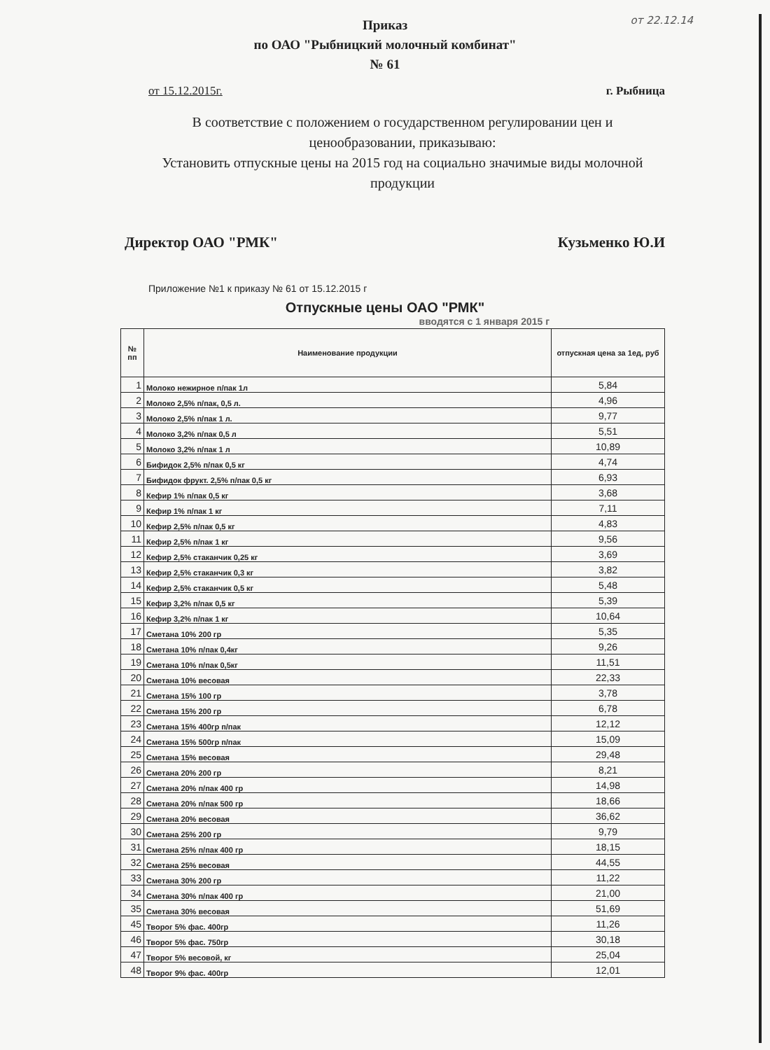от 22.12.14
Приказ
по ОАО "Рыбницкий молочный комбинат"
№ 61
от 15.12.2015г. г. Рыбница
В соответствие с положением о государственном регулировании цен и ценообразовании, приказываю:
Установить отпускные цены на 2015 год на социально значимые виды молочной продукции
Директор ОАО "РМК" Кузьменко Ю.И
Приложение №1 к приказу № 61 от 15.12.2015 г
Отпускные цены ОАО "РМК"
вводятся с 1 января 2015 г
| № пп | Наименование продукции | отпускная цена за 1ед, руб |
| --- | --- | --- |
| 1 | Молоко нежирное п/пак 1л | 5,84 |
| 2 | Молоко 2,5% п/пак, 0,5 л. | 4,96 |
| 3 | Молоко 2,5% п/пак 1 л. | 9,77 |
| 4 | Молоко 3,2% п/пак 0,5 л | 5,51 |
| 5 | Молоко 3,2% п/пак 1 л | 10,89 |
| 6 | Бифидок 2,5% п/пак 0,5 кг | 4,74 |
| 7 | Бифидок фрукт. 2,5% п/пак 0,5 кг | 6,93 |
| 8 | Кефир 1% п/пак 0,5 кг | 3,68 |
| 9 | Кефир 1% п/пак 1 кг | 7,11 |
| 10 | Кефир 2,5% п/пак 0,5 кг | 4,83 |
| 11 | Кефир 2,5% п/пак 1 кг | 9,56 |
| 12 | Кефир 2,5% стаканчик 0,25 кг | 3,69 |
| 13 | Кефир 2,5% стаканчик 0,3 кг | 3,82 |
| 14 | Кефир 2,5% стаканчик 0,5 кг | 5,48 |
| 15 | Кефир 3,2% п/пак 0,5 кг | 5,39 |
| 16 | Кефир 3,2% п/пак 1 кг | 10,64 |
| 17 | Сметана 10% 200 гр | 5,35 |
| 18 | Сметана 10% п/пак 0,4кг | 9,26 |
| 19 | Сметана 10% п/пак 0,5кг | 11,51 |
| 20 | Сметана 10% весовая | 22,33 |
| 21 | Сметана 15% 100 гр | 3,78 |
| 22 | Сметана 15% 200 гр | 6,78 |
| 23 | Сметана 15% 400гр п/пак | 12,12 |
| 24 | Сметана 15% 500гр п/пак | 15,09 |
| 25 | Сметана 15% весовая | 29,48 |
| 26 | Сметана 20% 200 гр | 8,21 |
| 27 | Сметана 20% п/пак 400 гр | 14,98 |
| 28 | Сметана 20% п/пак 500 гр | 18,66 |
| 29 | Сметана 20% весовая | 36,62 |
| 30 | Сметана 25% 200 гр | 9,79 |
| 31 | Сметана 25% п/пак 400 гр | 18,15 |
| 32 | Сметана 25% весовая | 44,55 |
| 33 | Сметана 30% 200 гр | 11,22 |
| 34 | Сметана 30% п/пак 400 гр | 21,00 |
| 35 | Сметана 30% весовая | 51,69 |
| 45 | Творог 5% фас. 400гр | 11,26 |
| 46 | Творог 5% фас. 750гр | 30,18 |
| 47 | Творог 5% весовой, кг | 25,04 |
| 48 | Творог 9% фас. 400гр | 12,01 |